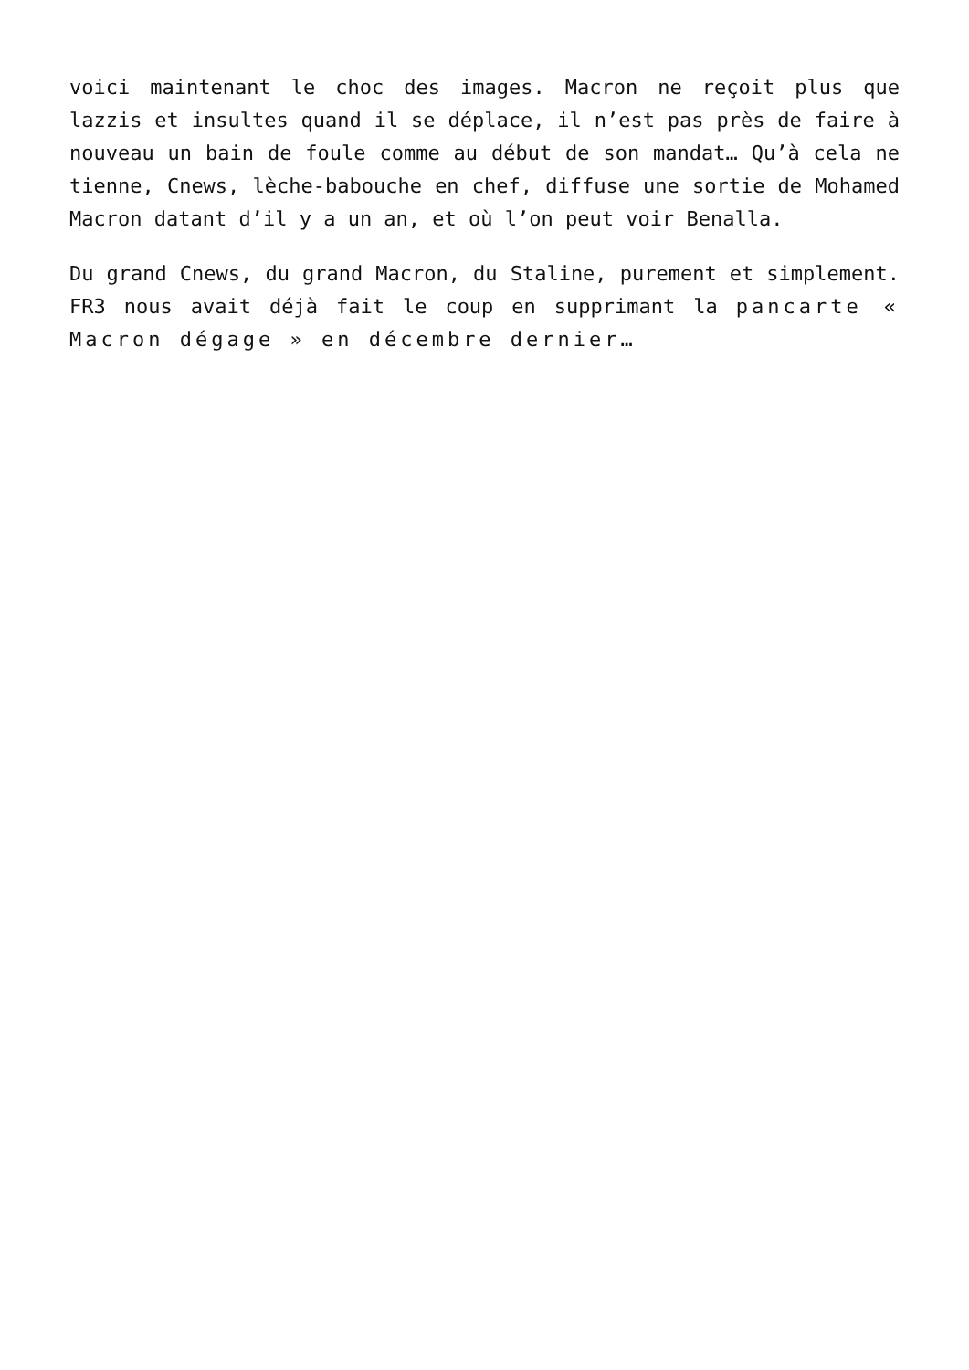voici maintenant le choc des images. Macron ne reçoit plus que lazzis et insultes quand il se déplace, il n’est pas près de faire à nouveau un bain de foule comme au début de son mandat… Qu’à cela ne tienne, Cnews, lèche-babouche en chef, diffuse une sortie de Mohamed Macron datant d’il y a un an, et où l’on peut voir Benalla.
Du grand Cnews, du grand Macron, du Staline, purement et simplement. FR3 nous avait déjà fait le coup en supprimant la pancarte « Macron dégage » en décembre dernier…